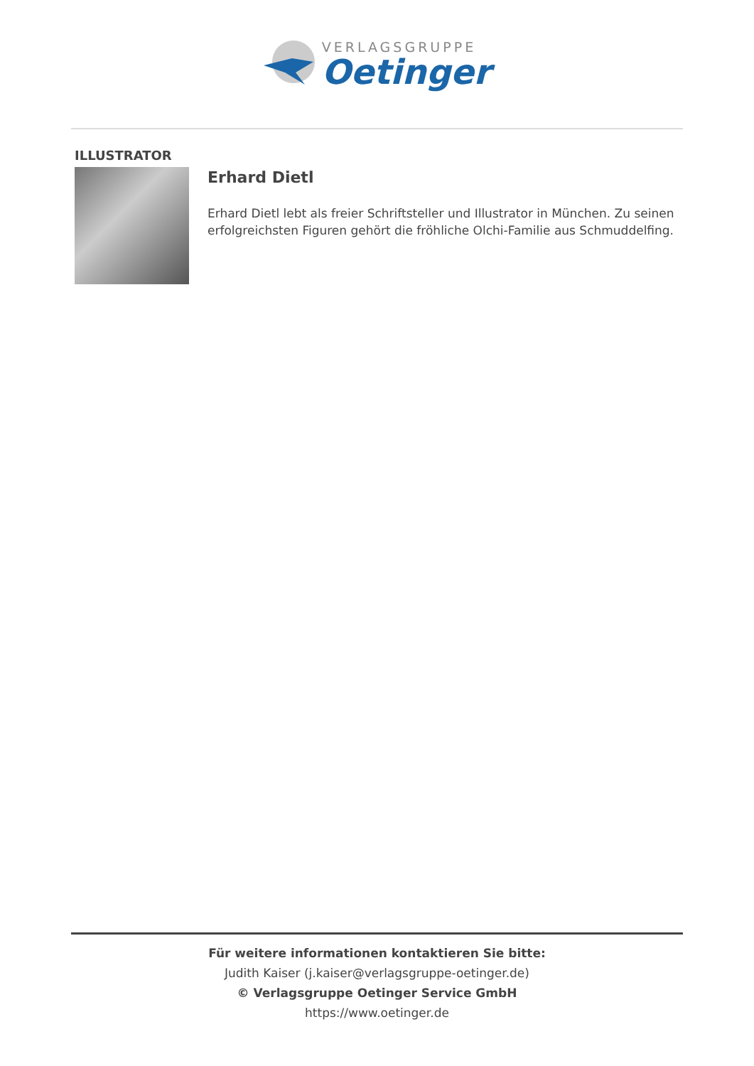VERLAGSGRUPPE
Oetinger
ILLUSTRATOR
Erhard Dietl
Erhard Dietl lebt als freier Schriftsteller und Illustrator in München. Zu seinen erfolgreichsten Figuren gehört die fröhliche Olchi-Familie aus Schmuddelfing.
Für weitere informationen kontaktieren Sie bitte:
Judith Kaiser (j.kaiser@verlagsgruppe-oetinger.de)
© Verlagsgruppe Oetinger Service GmbH
https://www.oetinger.de